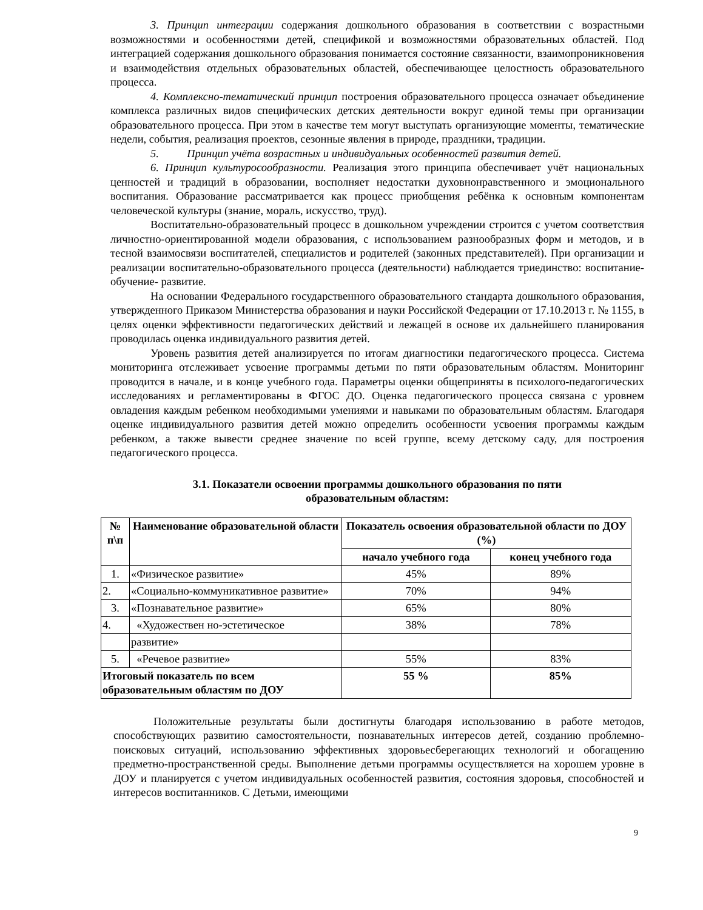3. Принцип интеграции содержания дошкольного образования в соответствии с возрастными возможностями и особенностями детей, спецификой и возможностями образовательных областей. Под интеграцией содержания дошкольного образования понимается состояние связанности, взаимопроникновения и взаимодействия отдельных образовательных областей, обеспечивающее целостность образовательного процесса.
4. Комплексно-тематический принцип построения образовательного процесса означает объединение комплекса различных видов специфических детских деятельности вокруг единой темы при организации образовательного процесса. При этом в качестве тем могут выступать организующие моменты, тематические недели, события, реализация проектов, сезонные явления в природе, праздники, традиции.
5. Принцип учёта возрастных и индивидуальных особенностей развития детей.
6. Принцип культуросообразности. Реализация этого принципа обеспечивает учёт национальных ценностей и традиций в образовании, восполняет недостатки духовнонравственного и эмоционального воспитания. Образование рассматривается как процесс приобщения ребёнка к основным компонентам человеческой культуры (знание, мораль, искусство, труд).
Воспитательно-образовательный процесс в дошкольном учреждении строится с учетом соответствия личностно-ориентированной модели образования, с использованием разнообразных форм и методов, и в тесной взаимосвязи воспитателей, специалистов и родителей (законных представителей). При организации и реализации воспитательно-образовательного процесса (деятельности) наблюдается триединство: воспитание-обучение- развитие.
На основании Федерального государственного образовательного стандарта дошкольного образования, утвержденного Приказом Министерства образования и науки Российской Федерации от 17.10.2013 г. № 1155, в целях оценки эффективности педагогических действий и лежащей в основе их дальнейшего планирования проводилась оценка индивидуального развития детей.
Уровень развития детей анализируется по итогам диагностики педагогического процесса. Система мониторинга отслеживает усвоение программы детьми по пяти образовательным областям. Мониторинг проводится в начале, и в конце учебного года. Параметры оценки общеприняты в психолого-педагогических исследованиях и регламентированы в ФГОС ДО. Оценка педагогического процесса связана с уровнем овладения каждым ребенком необходимыми умениями и навыками по образовательным областям. Благодаря оценке индивидуального развития детей можно определить особенности усвоения программы каждым ребенком, а также вывести среднее значение по всей группе, всему детскому саду, для построения педагогического процесса.
3.1. Показатели освоении программы дошкольного образования по пяти образовательным областям:
| № п\п | Наименование образовательной области | Показатель освоения образовательной области по ДОУ (%) | |
| --- | --- | --- | --- |
| | | начало учебного года | конец учебного года |
| 1. | «Физическое развитие» | 45% | 89% |
| 2. | «Социально-коммуникативное развитие» | 70% | 94% |
| 3. | «Познавательное развитие» | 65% | 80% |
| 4. | «Художествен но-эстетическое | 38% | 78% |
| | развитие» | | |
| 5. | «Речевое развитие» | 55% | 83% |
| Итоговый показатель по всем образовательным областям по ДОУ | | 55 % | 85% |
Положительные результаты были достигнуты благодаря использованию в работе методов, способствующих развитию самостоятельности, познавательных интересов детей, созданию проблемно-поисковых ситуаций, использованию эффективных здоровьесберегающих технологий и обогащению предметно-пространственной среды. Выполнение детьми программы осуществляется на хорошем уровне в ДОУ и планируется с учетом индивидуальных особенностей развития, состояния здоровья, способностей и интересов воспитанников. С Детьми, имеющими
9